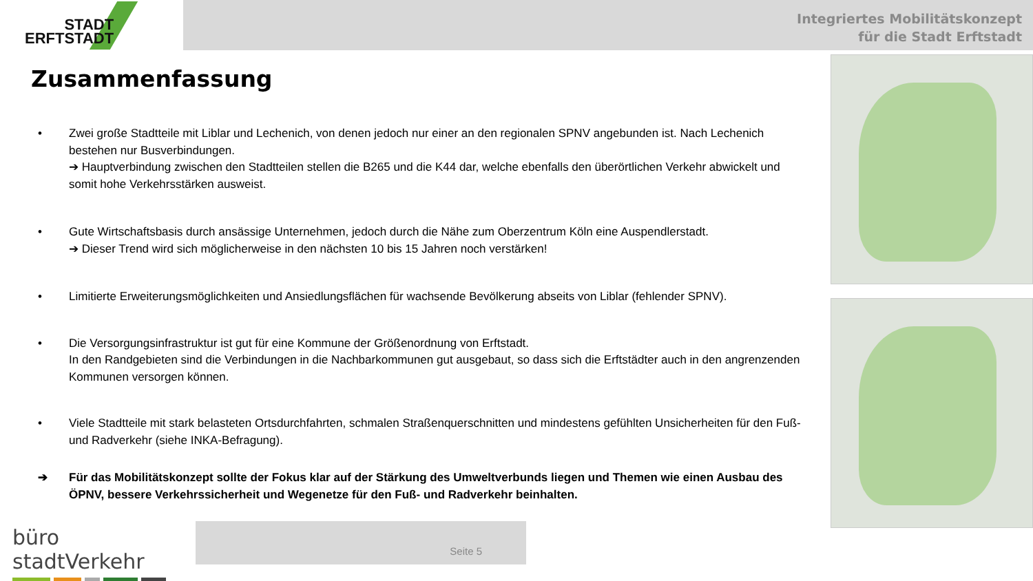STADT
ERFTSTADT
Integriertes Mobilitätskonzept
für die Stadt Erftstadt
Zusammenfassung
• Zwei große Stadtteile mit Liblar und Lechenich, von denen jedoch nur einer an den regionalen SPNV angebunden ist. Nach Lechenich bestehen nur Busverbindungen.
➔ Hauptverbindung zwischen den Stadtteilen stellen die B265 und die K44 dar, welche ebenfalls den überörtlichen Verkehr abwickelt und somit hohe Verkehrsstärken ausweist.
• Gute Wirtschaftsbasis durch ansässige Unternehmen, jedoch durch die Nähe zum Oberzentrum Köln eine Auspendlerstadt.
➔ Dieser Trend wird sich möglicherweise in den nächsten 10 bis 15 Jahren noch verstärken!
• Limitierte Erweiterungsmöglichkeiten und Ansiedlungsflächen für wachsende Bevölkerung abseits von Liblar (fehlender SPNV).
• Die Versorgungsinfrastruktur ist gut für eine Kommune der Größenordnung von Erftstadt.
In den Randgebieten sind die Verbindungen in die Nachbarkommunen gut ausgebaut, so dass sich die Erftstädter auch in den angrenzenden Kommunen versorgen können.
• Viele Stadtteile mit stark belasteten Ortsdurchfahrten, schmalen Straßenquerschnitten und mindestens gefühlten Unsicherheiten für den Fuß- und Radverkehr (siehe INKA-Befragung).
➔ Für das Mobilitätskonzept sollte der Fokus klar auf der Stärkung des Umweltverbunds liegen und Themen wie einen Ausbau des ÖPNV, bessere Verkehrssicherheit und Wegenetze für den Fuß- und Radverkehr beinhalten.
büro stadtVerkehr
Seite 5